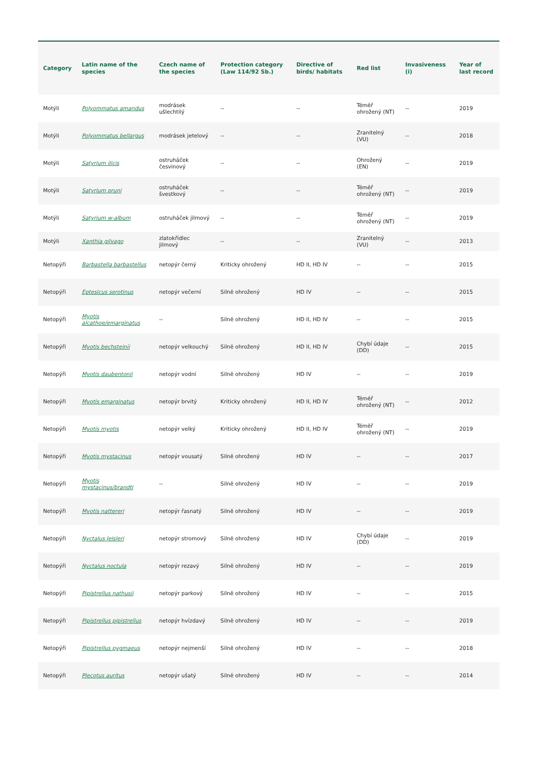| Category | Latin name of the species | Czech name of the species | Protection category (Law 114/92 Sb.) | Directive of birds/ habitats | Red list | Invasiveness (i) | Year of last record |
| --- | --- | --- | --- | --- | --- | --- | --- |
| Motýli | Polyommatus amandus | modrásek ušlechtilý | -- | -- | Téměř ohrožený (NT) | -- | 2019 |
| Motýli | Polyommatus bellargus | modrásek jetelový | -- | -- | Zranitelný (VU) | -- | 2018 |
| Motýli | Satyrium ilicis | ostruháček česvinový | -- | -- | Ohrožený (EN) | -- | 2019 |
| Motýli | Satyrium pruni | ostruháček švestkový | -- | -- | Téměř ohrožený (NT) | -- | 2019 |
| Motýli | Satyrium w-album | ostruháček jilmový | -- | -- | Téměř ohrožený (NT) | -- | 2019 |
| Motýli | Xanthia gilvago | zlatokřídlec jilmový | -- | -- | Zranitelný (VU) | -- | 2013 |
| Netopýři | Barbastella barbastellus | netopýr černý | Kriticky ohrožený | HD II, HD IV | -- | -- | 2015 |
| Netopýři | Eptesicus serotinus | netopýr večerní | Silně ohrožený | HD IV | -- | -- | 2015 |
| Netopýři | Myotis alcathoe/emarginatus | -- | Silně ohrožený | HD II, HD IV | -- | -- | 2015 |
| Netopýři | Myotis bechsteinii | netopýr velkouchý | Silně ohrožený | HD II, HD IV | Chybí údaje (DD) | -- | 2015 |
| Netopýři | Myotis daubentonii | netopýr vodní | Silně ohrožený | HD IV | -- | -- | 2019 |
| Netopýři | Myotis emarginatus | netopýr brvitý | Kriticky ohrožený | HD II, HD IV | Téměř ohrožený (NT) | -- | 2012 |
| Netopýři | Myotis myotis | netopýr velký | Kriticky ohrožený | HD II, HD IV | Téměř ohrožený (NT) | -- | 2019 |
| Netopýři | Myotis mystacinus | netopýr vousatý | Silně ohrožený | HD IV | -- | -- | 2017 |
| Netopýři | Myotis mystacinus/brandti | -- | Silně ohrožený | HD IV | -- | -- | 2019 |
| Netopýři | Myotis nattereri | netopýr řasnatý | Silně ohrožený | HD IV | -- | -- | 2019 |
| Netopýři | Nyctalus leisleri | netopýr stromový | Silně ohrožený | HD IV | Chybí údaje (DD) | -- | 2019 |
| Netopýři | Nyctalus noctula | netopýr rezavý | Silně ohrožený | HD IV | -- | -- | 2019 |
| Netopýři | Pipistrellus nathusii | netopýr parkový | Silně ohrožený | HD IV | -- | -- | 2015 |
| Netopýři | Pipistrellus pipistrellus | netopýr hvízdavý | Silně ohrožený | HD IV | -- | -- | 2019 |
| Netopýři | Pipistrellus pygmaeus | netopýr nejmenší | Silně ohrožený | HD IV | -- | -- | 2018 |
| Netopýři | Plecotus auritus | netopýr ušatý | Silně ohrožený | HD IV | -- | -- | 2014 |